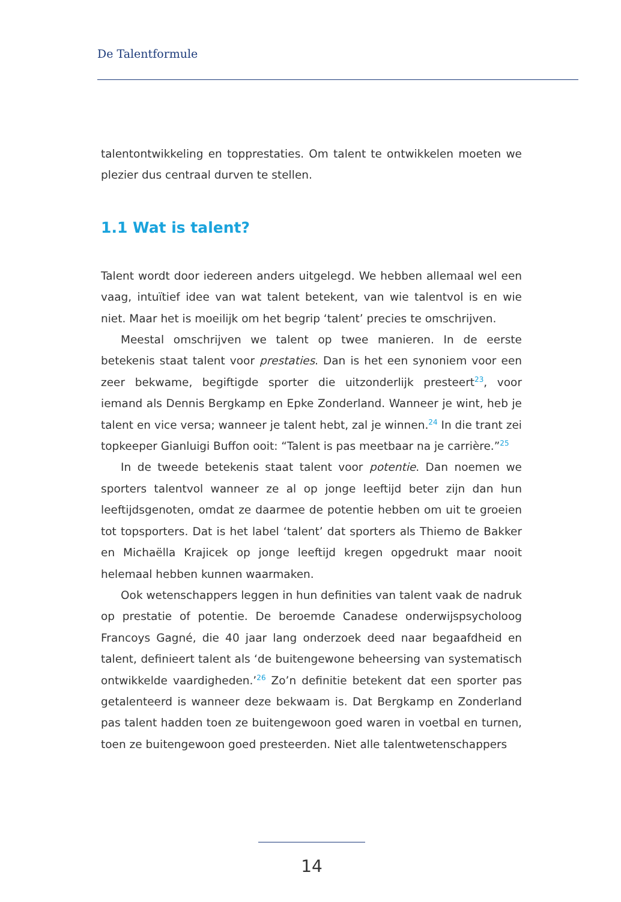De Talentformule
talentontwikkeling en topprestaties. Om talent te ontwikkelen moeten we plezier dus centraal durven te stellen.
1.1 Wat is talent?
Talent wordt door iedereen anders uitgelegd. We hebben allemaal wel een vaag, intuïtief idee van wat talent betekent, van wie talentvol is en wie niet. Maar het is moeilijk om het begrip ‘talent’ precies te omschrijven.
Meestal omschrijven we talent op twee manieren. In de eerste betekenis staat talent voor prestaties. Dan is het een synoniem voor een zeer bekwame, begiftigde sporter die uitzonderlijk presteert<sup>23</sup>, voor iemand als Dennis Bergkamp en Epke Zonderland. Wanneer je wint, heb je talent en vice versa; wanneer je talent hebt, zal je winnen.<sup>24</sup> In die trant zei topkeeper Gianluigi Buffon ooit: “Talent is pas meetbaar na je carrière.”<sup>25</sup>
In de tweede betekenis staat talent voor potentie. Dan noemen we sporters talentvol wanneer ze al op jonge leeftijd beter zijn dan hun leeftijdsgenoten, omdat ze daarmee de potentie hebben om uit te groeien tot topsporters. Dat is het label ‘talent’ dat sporters als Thiemo de Bakker en Michaëlla Krajicek op jonge leeftijd kregen opgedrukt maar nooit helemaal hebben kunnen waarmaken.
Ook wetenschappers leggen in hun definities van talent vaak de nadruk op prestatie of potentie. De beroemde Canadese onderwijspsycholoog Francoys Gagné, die 40 jaar lang onderzoek deed naar begaafdheid en talent, definieert talent als ‘de buitengewone beheersing van systematisch ontwikkelde vaardigheden.’<sup>26</sup> Zo’n definitie betekent dat een sporter pas getalenteerd is wanneer deze bekwaam is. Dat Bergkamp en Zonderland pas talent hadden toen ze buitengewoon goed waren in voetbal en turnen, toen ze buitengewoon goed presteerden. Niet alle talentwetenschappers
14